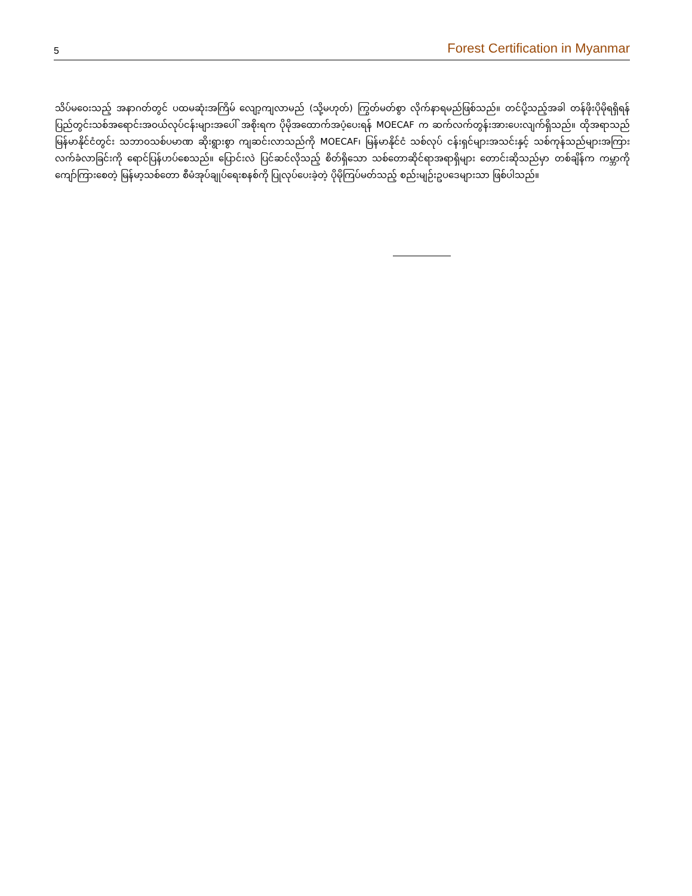5 Forest Certification in Myanmar
သိပ်မဝေးသည့် အနာဂတ်တွင် ပထမဆုံးအကြိမ် လျော့ကျလာမည် (သို့မဟုတ်) ကြွတ်မတ်စွာ လိုက်နာရမည်ဖြစ်သည်။ တင်ပို့သည့်အခါ တန်ဖိုးပိုမိုရရှိရန် ပြည်တွင်းသစ်အရောင်းအဝယ်လုပ်ငန်းများအပေါ် အစိုးရက ပိုမိုအထောက်အပံ့ပေးရန် MOECAF က ဆက်လက်တွန်းအားပေးလျက်ရှိသည်။ ထိုအရာသည် မြန်မာနိုင်ငံတွင်း သဘာဝသစ်ပမာဏ ဆိုးရွားစွာ ကျဆင်းလာသည်ကို MOECAF၊ မြန်မာနိုင်ငံ သစ်လုပ် ငန်းရှင်များအသင်းနှင့် သစ်ကုန်သည်များအကြား လက်ခံလာခြင်းကို ရောင်ပြန်ဟပ်စေသည်။ ပြောင်းလဲ ပြင်ဆင်လိုသည့် စိတ်ရှိသော သစ်တောဆိုင်ရာအရာရှိများ တောင်းဆိုသည်မှာ တစ်ချိန်က ကမ္ဘာကို ကျော်ကြားစေတဲ့ မြန်မာ့သစ်တော စီမံအုပ်ချုပ်ရေးစနစ်ကို ပြုလုပ်ပေးခဲ့တဲ့ ပိုမိုကြပ်မတ်သည့် စည်းမျဉ်းဥပဒေများသာ ဖြစ်ပါသည်။